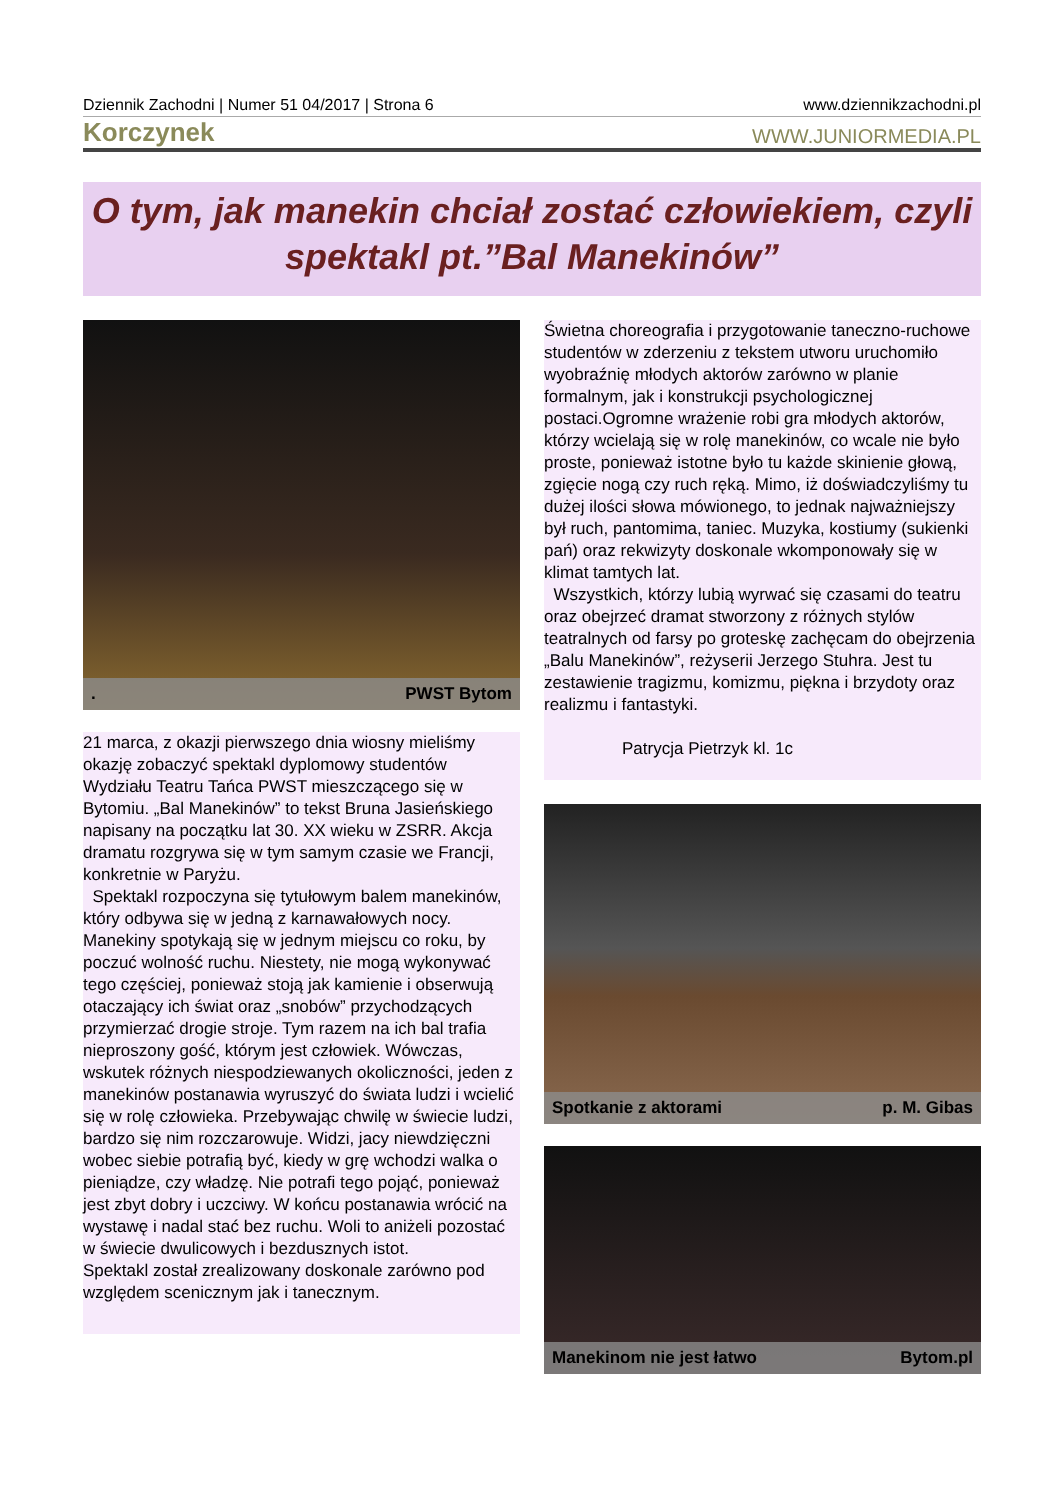Dziennik Zachodni | Numer 51 04/2017 | Strona 6 www.dziennikzachodni.pl
Korczynek WWW.JUNIORMEDIA.PL
O tym, jak manekin chciał zostać człowiekiem, czyli spektakl pt.”Bal Manekinów”
. PWST Bytom
21 marca, z okazji pierwszego dnia wiosny mieliśmy okazję zobaczyć spektakl dyplomowy studentów Wydziału Teatru Tańca PWST mieszczącego się w Bytomiu. „Bal Manekinów” to tekst Bruna Jasieńskiego napisany na początku lat 30. XX wieku w ZSRR. Akcja dramatu rozgrywa się w tym samym czasie we Francji, konkretnie w Paryżu.
Spektakl rozpoczyna się tytułowym balem manekinów, który odbywa się w jedną z karnawałowych nocy. Manekiny spotykają się w jednym miejscu co roku, by poczuć wolność ruchu. Niestety, nie mogą wykonywać tego częściej, ponieważ stoją jak kamienie i obserwują otaczający ich świat oraz „snobów” przychodzących przymierzać drogie stroje. Tym razem na ich bal trafia nieproszony gość, którym jest człowiek. Wówczas, wskutek różnych niespodziewanych okoliczności, jeden z manekinów postanawia wyruszyć do świata ludzi i wcielić się w rolę człowieka. Przebywając chwilę w świecie ludzi, bardzo się nim rozczarowuje. Widzi, jacy niewdzięczni wobec siebie potrafią być, kiedy w grę wchodzi walka o pieniądze, czy władzę. Nie potrafi tego pojąć, ponieważ jest zbyt dobry i uczciwy. W końcu postanawia wrócić na wystawę i nadal stać bez ruchu. Woli to aniżeli pozostać w świecie dwulicowych i bezdusznych istot.
Spektakl został zrealizowany doskonale zarówno pod względem scenicznym jak i tanecznym.
Świetna choreografia i przygotowanie taneczno-ruchowe studentów w zderzeniu z tekstem utworu uruchomiło wyobraźnię młodych aktorów zarówno w planie formalnym, jak i konstrukcji psychologicznej postaci.Ogromne wrażenie robi gra młodych aktorów, którzy wcielają się w rolę manekinów, co wcale nie było proste, ponieważ istotne było tu każde skinienie głową, zgięcie nogą czy ruch ręką. Mimo, iż doświadczyliśmy tu dużej ilości słowa mówionego, to jednak najważniejszy był ruch, pantomima, taniec. Muzyka, kostiumy (sukienki pań) oraz rekwizyty doskonale wkomponowały się w klimat tamtych lat.
Wszystkich, którzy lubią wyrwać się czasami do teatru oraz obejrzeć dramat stworzony z różnych stylów teatralnych od farsy po groteskę zachęcam do obejrzenia „Balu Manekinów”, reżyserii Jerzego Stuhra. Jest tu zestawienie tragizmu, komizmu, piękna i brzydoty oraz realizmu i fantastyki.
Patrycja Pietrzyk kl. 1c
Spotkanie z aktorami p. M. Gibas
Manekinom nie jest łatwo Bytom.pl